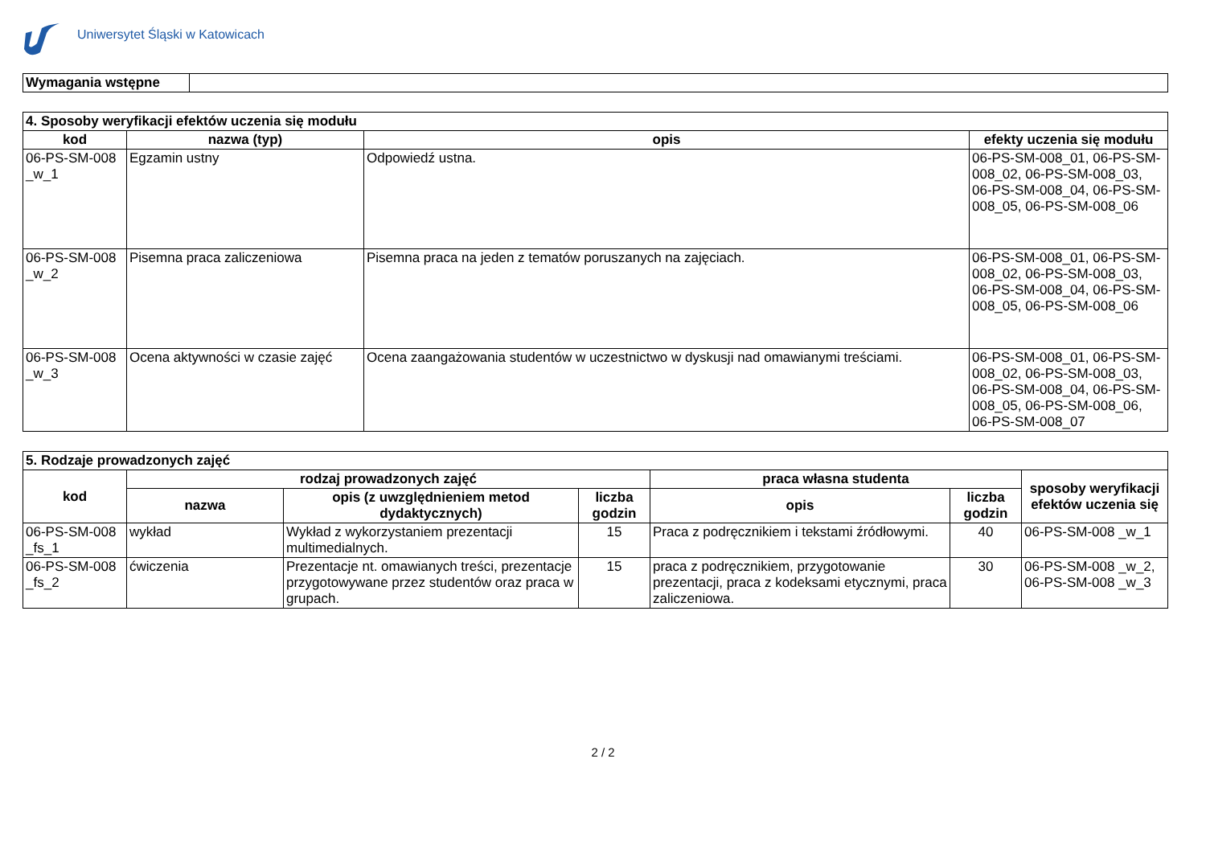Uniwersytet Śląski w Katowicach
| Wymagania wstępne | |
| 4. Sposoby weryfikacji efektów uczenia się modułu | | | |
| kod | nazwa (typ) | opis | efekty uczenia się modułu |
| 06-PS-SM-008 _w_1 | Egzamin ustny | Odpowiedź ustna. | 06-PS-SM-008_01, 06-PS-SM-008_02, 06-PS-SM-008_03, 06-PS-SM-008_04, 06-PS-SM-008_05, 06-PS-SM-008_06 |
| 06-PS-SM-008 _w_2 | Pisemna praca zaliczeniowa | Pisemna praca na jeden z tematów poruszanych na zajęciach. | 06-PS-SM-008_01, 06-PS-SM-008_02, 06-PS-SM-008_03, 06-PS-SM-008_04, 06-PS-SM-008_05, 06-PS-SM-008_06 |
| 06-PS-SM-008 _w_3 | Ocena aktywności w czasie zajęć | Ocena zaangażowania studentów w uczestnictwo w dyskusji nad omawianymi treściami. | 06-PS-SM-008_01, 06-PS-SM-008_02, 06-PS-SM-008_03, 06-PS-SM-008_04, 06-PS-SM-008_05, 06-PS-SM-008_06, 06-PS-SM-008_07 |
| 5. Rodzaje prowadzonych zajęć | | | | | | |
| kod | rodzaj prowadzonych zajęć | | | praca własna studenta | | sposoby weryfikacji efektów uczenia się |
| | nazwa | opis (z uwzględnieniem metod dydaktycznych) | liczba godzin | opis | liczba godzin | |
| 06-PS-SM-008 _fs_1 | wykład | Wykład z wykorzystaniem prezentacji multimedialnych. | 15 | Praca z podręcznikiem i tekstami źródłowymi. | 40 | 06-PS-SM-008 _w_1 |
| 06-PS-SM-008 _fs_2 | ćwiczenia | Prezentacje nt. omawianych treści, prezentacje przygotowywane przez studentów oraz praca w grupach. | 15 | praca z podręcznikiem, przygotowanie prezentacji, praca z kodeksami etycznymi, praca zaliczeniowa. | 30 | 06-PS-SM-008 _w_2, 06-PS-SM-008 _w_3 |
2 / 2